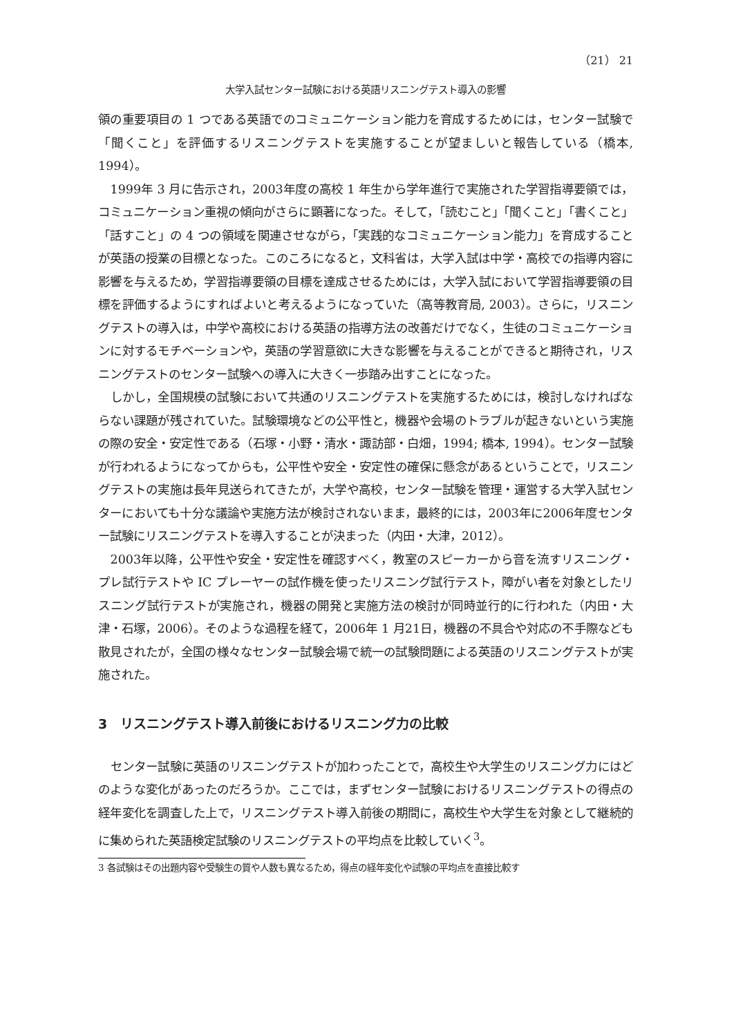（21） 21
大学入試センター試験における英語リスニングテスト導入の影響
領の重要項目の 1 つである英語でのコミュニケーション能力を育成するためには，センター試験で「聞くこと」を評価するリスニングテストを実施することが望ましいと報告している（橋本, 1994）。
1999年 3 月に告示され，2003年度の高校 1 年生から学年進行で実施された学習指導要領では，コミュニケーション重視の傾向がさらに顕著になった。そして，「読むこと」「聞くこと」「書くこと」「話すこと」の 4 つの領域を関連させながら，「実践的なコミュニケーション能力」を育成することが英語の授業の目標となった。このころになると，文科省は，大学入試は中学・高校での指導内容に影響を与えるため，学習指導要領の目標を達成させるためには，大学入試において学習指導要領の目標を評価するようにすればよいと考えるようになっていた（高等教育局, 2003）。さらに，リスニングテストの導入は，中学や高校における英語の指導方法の改善だけでなく，生徒のコミュニケーションに対するモチベーションや，英語の学習意欲に大きな影響を与えることができると期待され，リスニングテストのセンター試験への導入に大きく一歩踏み出すことになった。
しかし，全国規模の試験において共通のリスニングテストを実施するためには，検討しなければならない課題が残されていた。試験環境などの公平性と，機器や会場のトラブルが起きないという実施の際の安全・安定性である（石塚・小野・清水・諏訪部・白畑，1994; 橋本, 1994）。センター試験が行われるようになってからも，公平性や安全・安定性の確保に懸念があるということで，リスニングテストの実施は長年見送られてきたが，大学や高校，センター試験を管理・運営する大学入試センターにおいても十分な議論や実施方法が検討されないまま，最終的には，2003年に2006年度センター試験にリスニングテストを導入することが決まった（内田・大津，2012）。
2003年以降，公平性や安全・安定性を確認すべく，教室のスピーカーから音を流すリスニング・プレ試行テストや IC プレーヤーの試作機を使ったリスニング試行テスト，障がい者を対象としたリスニング試行テストが実施され，機器の開発と実施方法の検討が同時並行的に行われた（内田・大津・石塚，2006）。そのような過程を経て，2006年 1 月21日，機器の不具合や対応の不手際なども散見されたが，全国の様々なセンター試験会場で統一の試験問題による英語のリスニングテストが実施された。
3　リスニングテスト導入前後におけるリスニング力の比較
センター試験に英語のリスニングテストが加わったことで，高校生や大学生のリスニング力にはどのような変化があったのだろうか。ここでは，まずセンター試験におけるリスニングテストの得点の経年変化を調査した上で，リスニングテスト導入前後の期間に，高校生や大学生を対象として継続的に集められた英語検定試験のリスニングテストの平均点を比較していく<sup>3</sup>。
3 各試験はその出題内容や受験生の質や人数も異なるため，得点の経年変化や試験の平均点を直接比較す